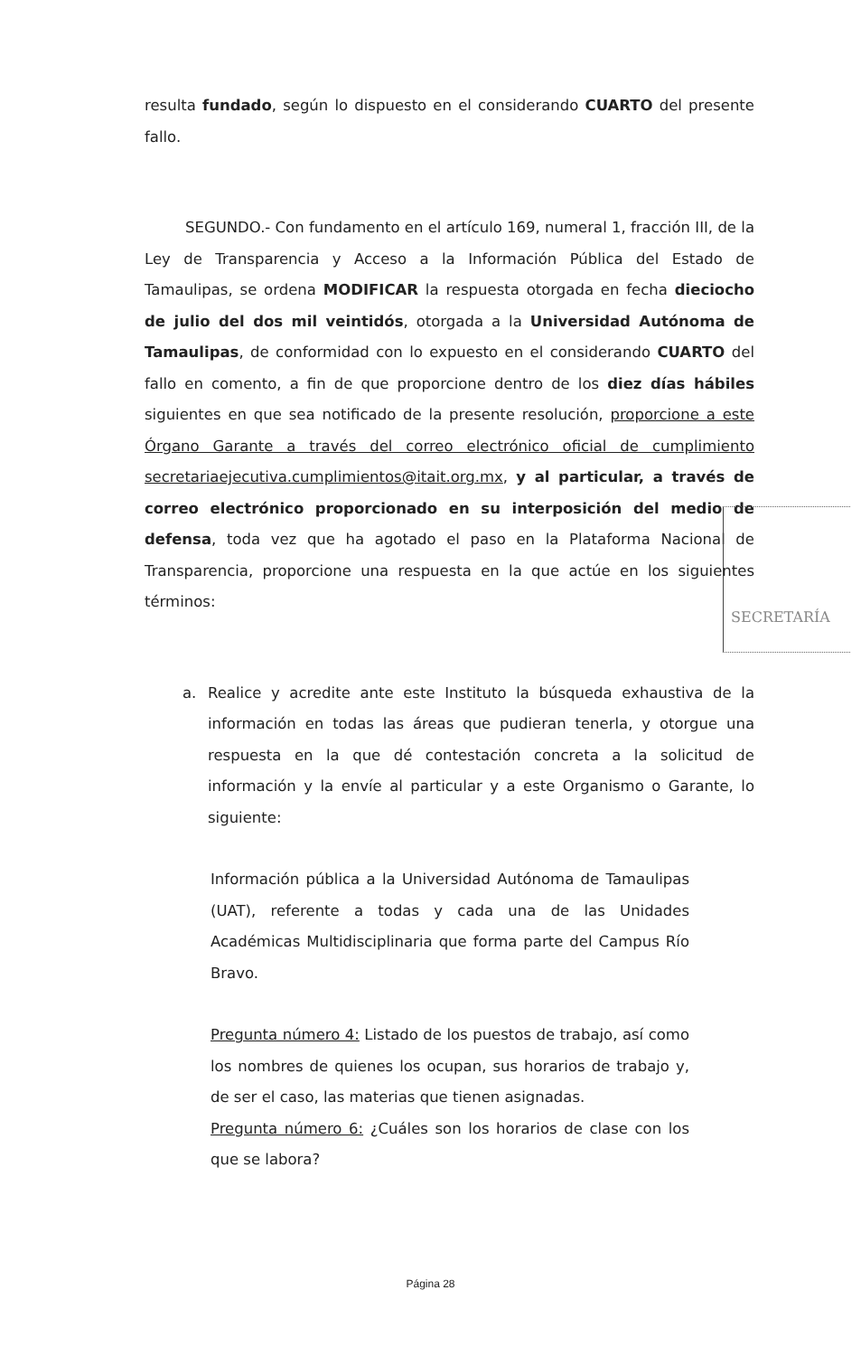resulta fundado, según lo dispuesto en el considerando CUARTO del presente fallo.
SEGUNDO.- Con fundamento en el artículo 169, numeral 1, fracción III, de la Ley de Transparencia y Acceso a la Información Pública del Estado de Tamaulipas, se ordena MODIFICAR la respuesta otorgada en fecha dieciocho de julio del dos mil veintidós, otorgada a la Universidad Autónoma de Tamaulipas, de conformidad con lo expuesto en el considerando CUARTO del fallo en comento, a fin de que proporcione dentro de los diez días hábiles siguientes en que sea notificado de la presente resolución, proporcione a este Órgano Garante a través del correo electrónico oficial de cumplimiento secretariaejecutiva.cumplimientos@itait.org.mx, y al particular, a través de correo electrónico proporcionado en su interposición del medio de defensa, toda vez que ha agotado el paso en la Plataforma Nacional de Transparencia, proporcione una respuesta en la que actúe en los siguientes términos:
a. Realice y acredite ante este Instituto la búsqueda exhaustiva de la información en todas las áreas que pudieran tenerla, y otorgue una respuesta en la que dé contestación concreta a la solicitud de información y la envíe al particular y a este Organismo o Garante, lo siguiente:
Información pública a la Universidad Autónoma de Tamaulipas (UAT), referente a todas y cada una de las Unidades Académicas Multidisciplinaria que forma parte del Campus Río Bravo.
Pregunta número 4: Listado de los puestos de trabajo, así como los nombres de quienes los ocupan, sus horarios de trabajo y, de ser el caso, las materias que tienen asignadas.
Pregunta número 6: ¿Cuáles son los horarios de clase con los que se labora?
SECRETARÍA
Página 28